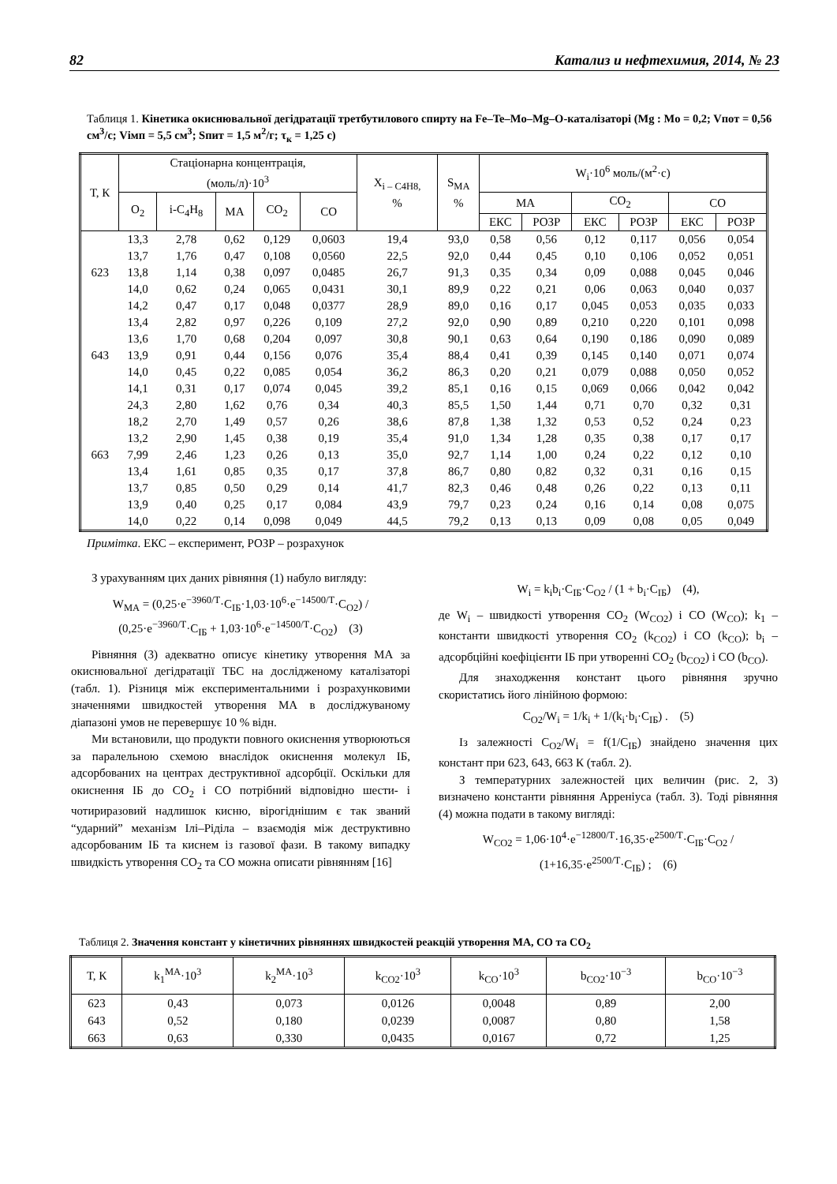82 Катализ и нефтехимия, 2014, № 23
Таблиця 1. Кінетика окиснювальної дегідратації третбутилового спирту на Fe–Te–Mo–Mg–O-каталізаторі (Mg : Mo = 0,2; Vпот = 0,56 см<sup>3</sup>/с; Vімп = 5,5 см<sup>3</sup>; Sпит = 1,5 м<sup>2</sup>/г; τ<sub>к</sub> = 1,25 с)
| Т, К | Стаціонарна концентрація, (моль/л)·10<sup>3</sup> | | | | | X<sub>i – C4H8,</sub> % | S<sub>MA</sub> % | W<sub>i</sub>·10<sup>6</sup> моль/(м<sup>2</sup>·с) | | | | | |
| --- | --- | --- | --- | --- | --- | --- | --- | --- | --- | --- | --- | --- | --- |
| | O<sub>2</sub> | i-C<sub>4</sub>H<sub>8</sub> | MA | CO<sub>2</sub> | CO | | | MA | | CO<sub>2</sub> | | CO | |
| | | | | | | | | ЕКС | РОЗР | ЕКС | РОЗР | ЕКС | РОЗР |
| | 13,3 | 2,78 | 0,62 | 0,129 | 0,0603 | 19,4 | 93,0 | 0,58 | 0,56 | 0,12 | 0,117 | 0,056 | 0,054 |
| | 13,7 | 1,76 | 0,47 | 0,108 | 0,0560 | 22,5 | 92,0 | 0,44 | 0,45 | 0,10 | 0,106 | 0,052 | 0,051 |
| 623 | 13,8 | 1,14 | 0,38 | 0,097 | 0,0485 | 26,7 | 91,3 | 0,35 | 0,34 | 0,09 | 0,088 | 0,045 | 0,046 |
| | 14,0 | 0,62 | 0,24 | 0,065 | 0,0431 | 30,1 | 89,9 | 0,22 | 0,21 | 0,06 | 0,063 | 0,040 | 0,037 |
| | 14,2 | 0,47 | 0,17 | 0,048 | 0,0377 | 28,9 | 89,0 | 0,16 | 0,17 | 0,045 | 0,053 | 0,035 | 0,033 |
| | 13,4 | 2,82 | 0,97 | 0,226 | 0,109 | 27,2 | 92,0 | 0,90 | 0,89 | 0,210 | 0,220 | 0,101 | 0,098 |
| | 13,6 | 1,70 | 0,68 | 0,204 | 0,097 | 30,8 | 90,1 | 0,63 | 0,64 | 0,190 | 0,186 | 0,090 | 0,089 |
| 643 | 13,9 | 0,91 | 0,44 | 0,156 | 0,076 | 35,4 | 88,4 | 0,41 | 0,39 | 0,145 | 0,140 | 0,071 | 0,074 |
| | 14,0 | 0,45 | 0,22 | 0,085 | 0,054 | 36,2 | 86,3 | 0,20 | 0,21 | 0,079 | 0,088 | 0,050 | 0,052 |
| | 14,1 | 0,31 | 0,17 | 0,074 | 0,045 | 39,2 | 85,1 | 0,16 | 0,15 | 0,069 | 0,066 | 0,042 | 0,042 |
| | 24,3 | 2,80 | 1,62 | 0,76 | 0,34 | 40,3 | 85,5 | 1,50 | 1,44 | 0,71 | 0,70 | 0,32 | 0,31 |
| | 18,2 | 2,70 | 1,49 | 0,57 | 0,26 | 38,6 | 87,8 | 1,38 | 1,32 | 0,53 | 0,52 | 0,24 | 0,23 |
| | 13,2 | 2,90 | 1,45 | 0,38 | 0,19 | 35,4 | 91,0 | 1,34 | 1,28 | 0,35 | 0,38 | 0,17 | 0,17 |
| 663 | 7,99 | 2,46 | 1,23 | 0,26 | 0,13 | 35,0 | 92,7 | 1,14 | 1,00 | 0,24 | 0,22 | 0,12 | 0,10 |
| | 13,4 | 1,61 | 0,85 | 0,35 | 0,17 | 37,8 | 86,7 | 0,80 | 0,82 | 0,32 | 0,31 | 0,16 | 0,15 |
| | 13,7 | 0,85 | 0,50 | 0,29 | 0,14 | 41,7 | 82,3 | 0,46 | 0,48 | 0,26 | 0,22 | 0,13 | 0,11 |
| | 13,9 | 0,40 | 0,25 | 0,17 | 0,084 | 43,9 | 79,7 | 0,23 | 0,24 | 0,16 | 0,14 | 0,08 | 0,075 |
| | 14,0 | 0,22 | 0,14 | 0,098 | 0,049 | 44,5 | 79,2 | 0,13 | 0,13 | 0,09 | 0,08 | 0,05 | 0,049 |
Примітка. ЕКС – експеримент, РОЗР – розрахунок
З урахуванням цих даних рівняння (1) набуло вигляду:
W<sub>MA</sub> = (0,25·e<sup>−3960/T</sup>·C<sub>ІБ</sub>·1,03·10<sup>6</sup>·e<sup>−14500/T</sup>·C<sub>O2</sub>) / (0,25·e<sup>−3960/T</sup>·C<sub>ІБ</sub> + 1,03·10<sup>6</sup>·e<sup>−14500/T</sup>·C<sub>O2</sub>) (3)
Рівняння (3) адекватно описує кінетику утворення МА за окиснювальної дегідратації ТБС на дослідженому каталізаторі (табл. 1). Різниця між експериментальними і розрахунковими значеннями швидкостей утворення МА в досліджуваному діапазоні умов не перевершує 10 % відн.
Ми встановили, що продукти повного окиснення утворюються за паралельною схемою внаслідок окиснення молекул ІБ, адсорбованих на центрах деструктивної адсорбції. Оскільки для окиснення ІБ до CO<sub>2</sub> і CO потрібний відповідно шести- і чотириразовий надлишок кисню, вірогіднішим є так званий “ударний” механізм Ілі–Ріділа – взаємодія між деструктивно адсорбованим ІБ та киснем із газової фази. В такому випадку швидкість утворення CO<sub>2</sub> та CO можна описати рівнянням [16]
W<sub>i</sub> = k<sub>i</sub>b<sub>i</sub>·C<sub>ІБ</sub>·C<sub>O2</sub> / (1 + b<sub>i</sub>·C<sub>ІБ</sub>) (4),
де W<sub>i</sub> – швидкості утворення CO<sub>2</sub> (W<sub>CO2</sub>) і CO (W<sub>CO</sub>); k<sub>1</sub> – константи швидкості утворення CO<sub>2</sub> (k<sub>CO2</sub>) і CO (k<sub>CO</sub>); b<sub>i</sub> – адсорбційні коефіцієнти ІБ при утворенні CO<sub>2</sub> (b<sub>CO2</sub>) і CO (b<sub>CO</sub>).
Для знаходження констант цього рівняння зручно скористатись його лінійною формою:
C<sub>O2</sub>/W<sub>i</sub> = 1/k<sub>i</sub> + 1/(k<sub>i</sub>·b<sub>i</sub>·C<sub>ІБ</sub>) . (5)
Із залежності C<sub>O2</sub>/W<sub>i</sub> = f(1/C<sub>ІБ</sub>) знайдено значення цих констант при 623, 643, 663 К (табл. 2).
З температурних залежностей цих величин (рис. 2, 3) визначено константи рівняння Арреніуса (табл. 3). Тоді рівняння (4) можна подати в такому вигляді:
W<sub>CO2</sub> = 1,06·10<sup>4</sup>·e<sup>−12800/T</sup>·16,35·e<sup>2500/T</sup>·C<sub>ІБ</sub>·C<sub>O2</sub> / (1+16,35·e<sup>2500/T</sup>·C<sub>ІБ</sub>) ; (6)
Таблиця 2. Значення констант у кінетичних рівняннях швидкостей реакцій утворення МА, CO та CO<sub>2</sub>
| Т, К | k<sub>1</sub><sup>MA</sup>·10<sup>3</sup> | k<sub>2</sub><sup>MA</sup>·10<sup>3</sup> | k<sub>CO2</sub>·10<sup>3</sup> | k<sub>CO</sub>·10<sup>3</sup> | b<sub>CO2</sub>·10<sup>−3</sup> | b<sub>CO</sub>·10<sup>−3</sup> |
| --- | --- | --- | --- | --- | --- | --- |
| 623 | 0,43 | 0,073 | 0,0126 | 0,0048 | 0,89 | 2,00 |
| 643 | 0,52 | 0,180 | 0,0239 | 0,0087 | 0,80 | 1,58 |
| 663 | 0,63 | 0,330 | 0,0435 | 0,0167 | 0,72 | 1,25 |